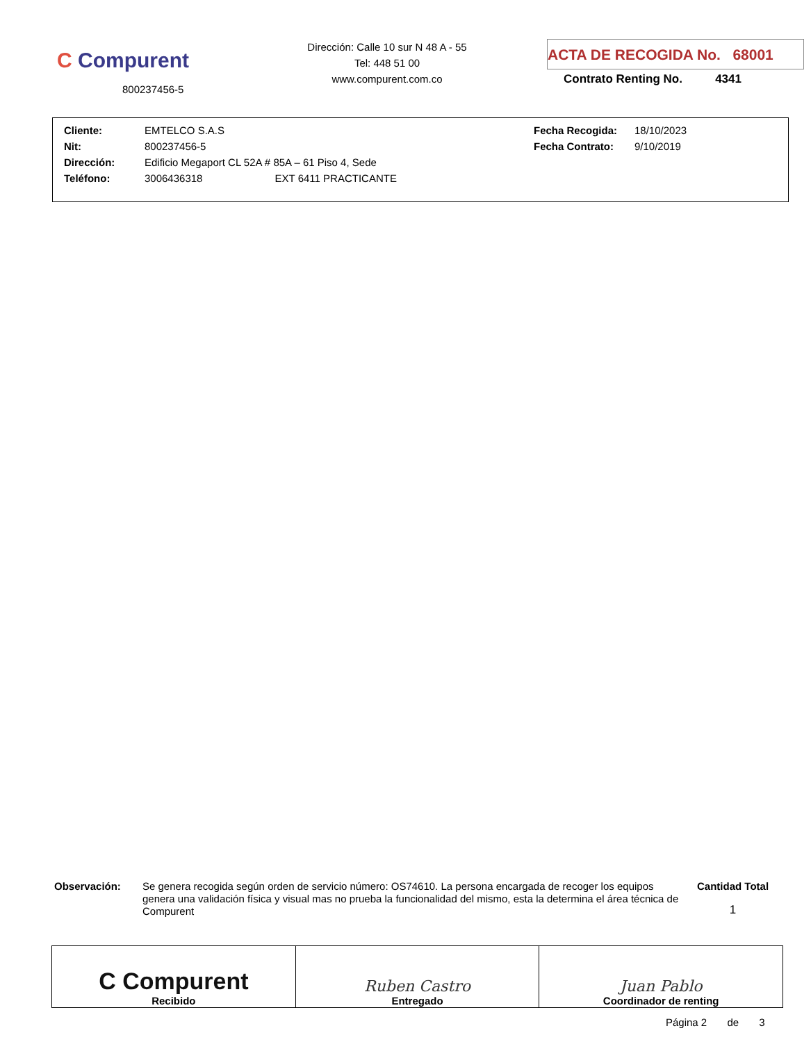C Compurent
800237456-5
Dirección: Calle 10 sur N 48 A - 55
Tel: 448 51 00
www.compurent.com.co
ACTA DE RECOGIDA No. 68001
Contrato Renting No. 4341
| Cliente: | EMTELCO S.A.S | Fecha Recogida: | 18/10/2023 |
| Nit: | 800237456-5 | Fecha Contrato: | 9/10/2019 |
| Dirección: | Edificio Megaport CL 52A # 85A – 61 Piso 4, Sede | | |
| Teléfono: | 3006436318 EXT 6411 PRACTICANTE | | |
Observación:
Se genera recogida según orden de servicio número: OS74610. La persona encargada de recoger los equipos genera una validación física y visual mas no prueba la funcionalidad del mismo, esta la determina el área técnica de Compurent
Cantidad Total
1
| C Compurent Recibido | Ruben Castro Entregado | Juan Pablo Coordinador de renting |
Página 2 de 3